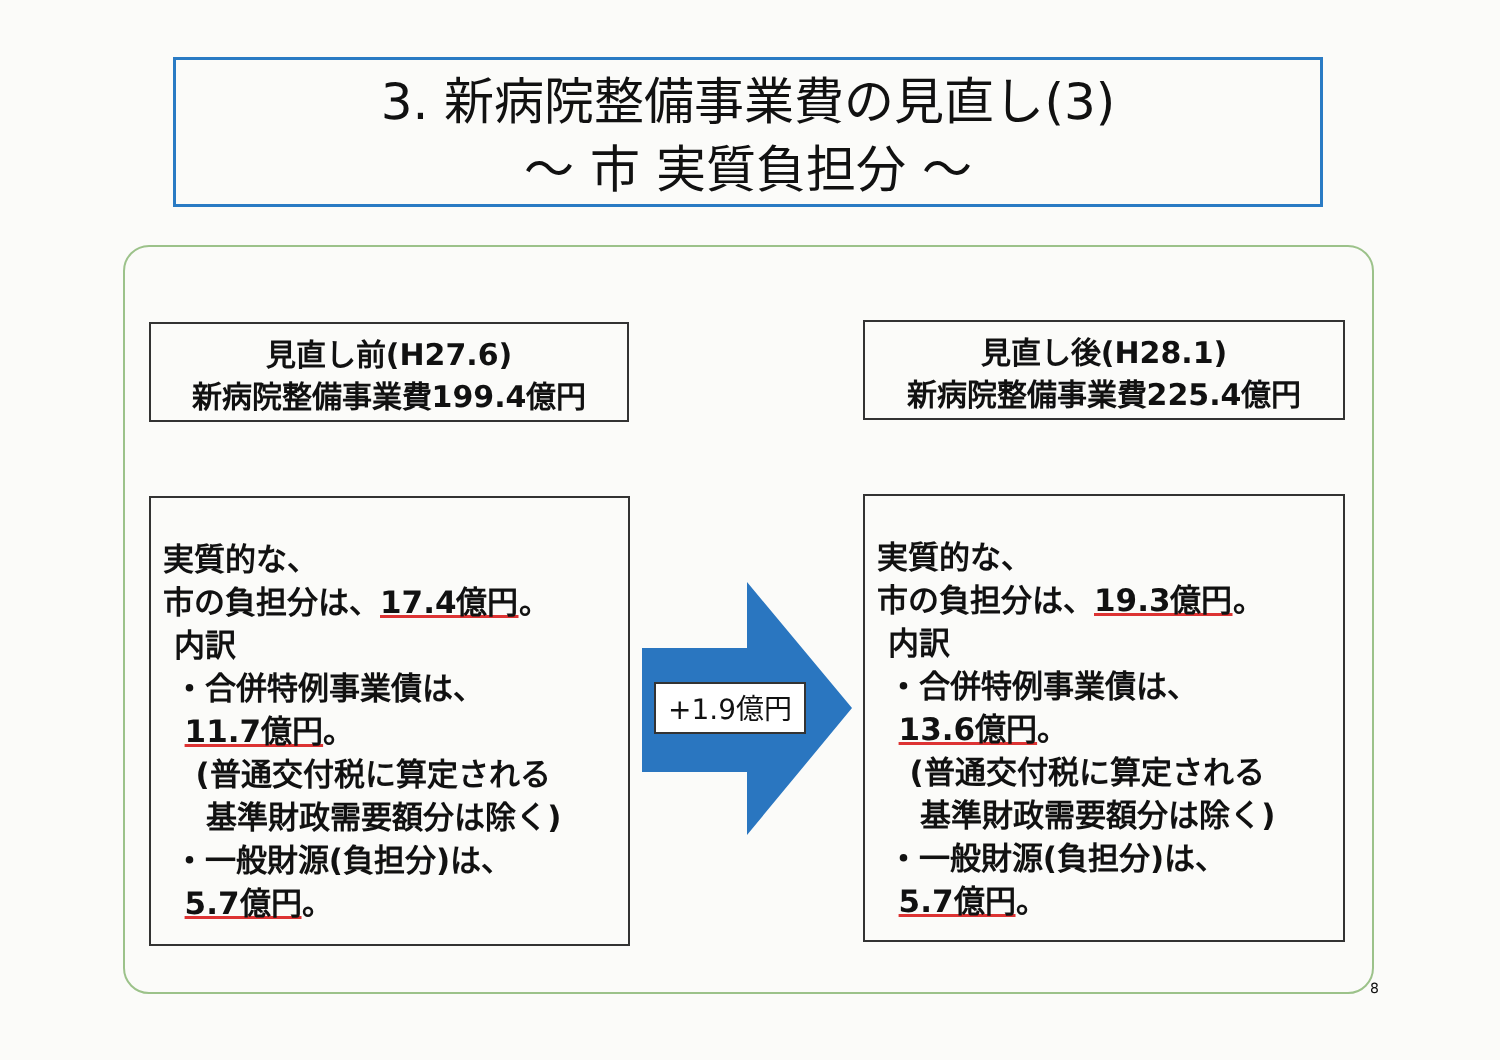3. 新病院整備事業費の見直し(3)
～ 市 実質負担分 ～
見直し前(H27.6)
新病院整備事業費199.4億円
見直し後(H28.1)
新病院整備事業費225.4億円
実質的な、
市の負担分は、17.4億円。
内訳
・合併特例事業債は、
11.7億円。
(普通交付税に算定される
基準財政需要額分は除く)
・一般財源(負担分)は、
5.7億円。
+1.9億円
実質的な、
市の負担分は、19.3億円。
内訳
・合併特例事業債は、
13.6億円。
(普通交付税に算定される
基準財政需要額分は除く)
・一般財源(負担分)は、
5.7億円。
8